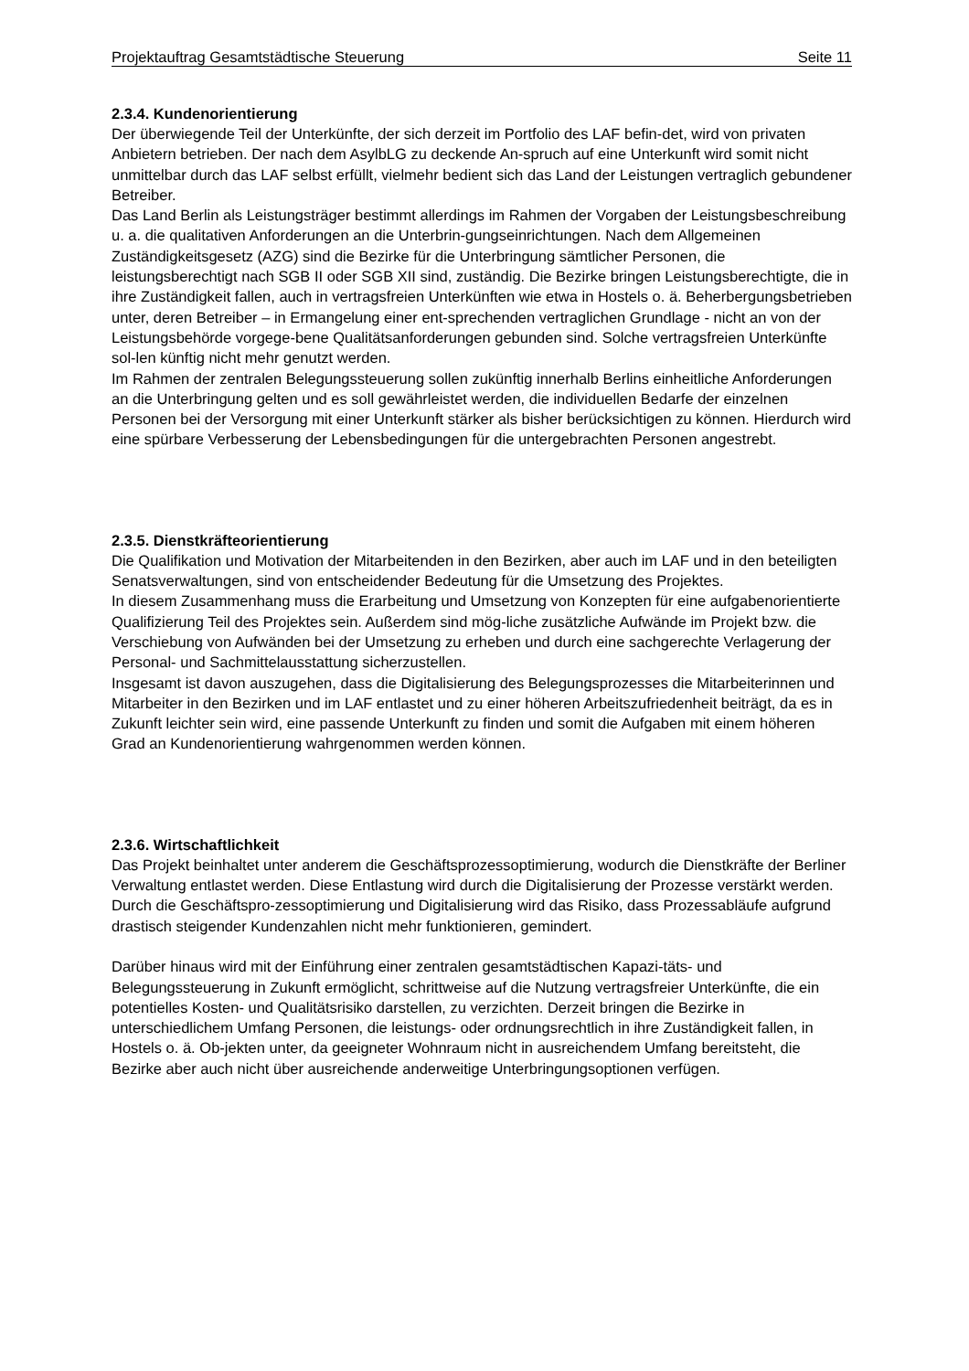Projektauftrag Gesamtstädtische Steuerung Seite 11
2.3.4. Kundenorientierung
Der überwiegende Teil der Unterkünfte, der sich derzeit im Portfolio des LAF befin-det, wird von privaten Anbietern betrieben. Der nach dem AsylbLG zu deckende An-spruch auf eine Unterkunft wird somit nicht unmittelbar durch das LAF selbst erfüllt, vielmehr bedient sich das Land der Leistungen vertraglich gebundener Betreiber.
Das Land Berlin als Leistungsträger bestimmt allerdings im Rahmen der Vorgaben der Leistungsbeschreibung u. a. die qualitativen Anforderungen an die Unterbrin-gungseinrichtungen. Nach dem Allgemeinen Zuständigkeitsgesetz (AZG) sind die Bezirke für die Unterbringung sämtlicher Personen, die leistungsberechtigt nach SGB II oder SGB XII sind, zuständig. Die Bezirke bringen Leistungsberechtigte, die in ihre Zuständigkeit fallen, auch in vertragsfreien Unterkünften wie etwa in Hostels o. ä. Beherbergungsbetrieben unter, deren Betreiber – in Ermangelung einer ent-sprechenden vertraglichen Grundlage - nicht an von der Leistungsbehörde vorgege-bene Qualitätsanforderungen gebunden sind. Solche vertragsfreien Unterkünfte sol-len künftig nicht mehr genutzt werden.
Im Rahmen der zentralen Belegungssteuerung sollen zukünftig innerhalb Berlins einheitliche Anforderungen an die Unterbringung gelten und es soll gewährleistet werden, die individuellen Bedarfe der einzelnen Personen bei der Versorgung mit einer Unterkunft stärker als bisher berücksichtigen zu können. Hierdurch wird eine spürbare Verbesserung der Lebensbedingungen für die untergebrachten Personen angestrebt.
2.3.5. Dienstkräfteorientierung
Die Qualifikation und Motivation der Mitarbeitenden in den Bezirken, aber auch im LAF und in den beteiligten Senatsverwaltungen, sind von entscheidender Bedeutung für die Umsetzung des Projektes.
In diesem Zusammenhang muss die Erarbeitung und Umsetzung von Konzepten für eine aufgabenorientierte Qualifizierung Teil des Projektes sein. Außerdem sind mög-liche zusätzliche Aufwände im Projekt bzw. die Verschiebung von Aufwänden bei der Umsetzung zu erheben und durch eine sachgerechte Verlagerung der Personal- und Sachmittelausstattung sicherzustellen.
Insgesamt ist davon auszugehen, dass die Digitalisierung des Belegungsprozesses die Mitarbeiterinnen und Mitarbeiter in den Bezirken und im LAF entlastet und zu einer höheren Arbeitszufriedenheit beiträgt, da es in Zukunft leichter sein wird, eine passende Unterkunft zu finden und somit die Aufgaben mit einem höheren Grad an Kundenorientierung wahrgenommen werden können.
2.3.6. Wirtschaftlichkeit
Das Projekt beinhaltet unter anderem die Geschäftsprozessoptimierung, wodurch die Dienstkräfte der Berliner Verwaltung entlastet werden. Diese Entlastung wird durch die Digitalisierung der Prozesse verstärkt werden. Durch die Geschäftspro-zessoptimierung und Digitalisierung wird das Risiko, dass Prozessabläufe aufgrund drastisch steigender Kundenzahlen nicht mehr funktionieren, gemindert.
Darüber hinaus wird mit der Einführung einer zentralen gesamtstädtischen Kapazi-täts- und Belegungssteuerung in Zukunft ermöglicht, schrittweise auf die Nutzung vertragsfreier Unterkünfte, die ein potentielles Kosten- und Qualitätsrisiko darstellen, zu verzichten. Derzeit bringen die Bezirke in unterschiedlichem Umfang Personen, die leistungs- oder ordnungsrechtlich in ihre Zuständigkeit fallen, in Hostels o. ä. Ob-jekten unter, da geeigneter Wohnraum nicht in ausreichendem Umfang bereitsteht, die Bezirke aber auch nicht über ausreichende anderweitige Unterbringungsoptionen verfügen.